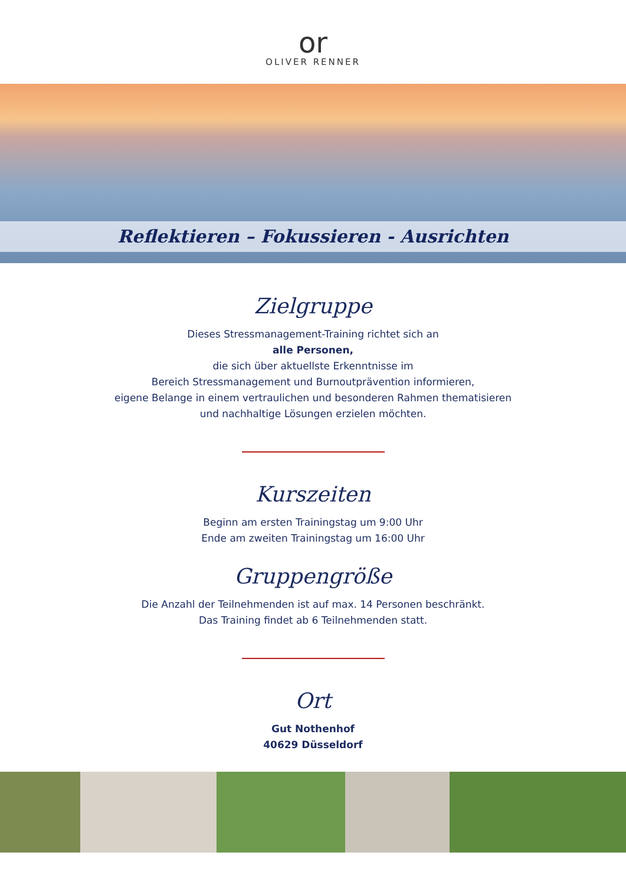or
OLIVER RENNER
Reflektieren – Fokussieren - Ausrichten
Zielgruppe
Dieses Stressmanagement-Training richtet sich an
alle Personen,
die sich über aktuellste Erkenntnisse im
Bereich Stressmanagement und Burnoutprävention informieren,
eigene Belange in einem vertraulichen und besonderen Rahmen thematisieren
und nachhaltige Lösungen erzielen möchten.
Kurszeiten
Beginn am ersten Trainingstag um 9:00 Uhr
Ende am zweiten Trainingstag um 16:00 Uhr
Gruppengröße
Die Anzahl der Teilnehmenden ist auf max. 14 Personen beschränkt.
Das Training findet ab 6 Teilnehmenden statt.
Ort
Gut Nothenhof
40629 Düsseldorf